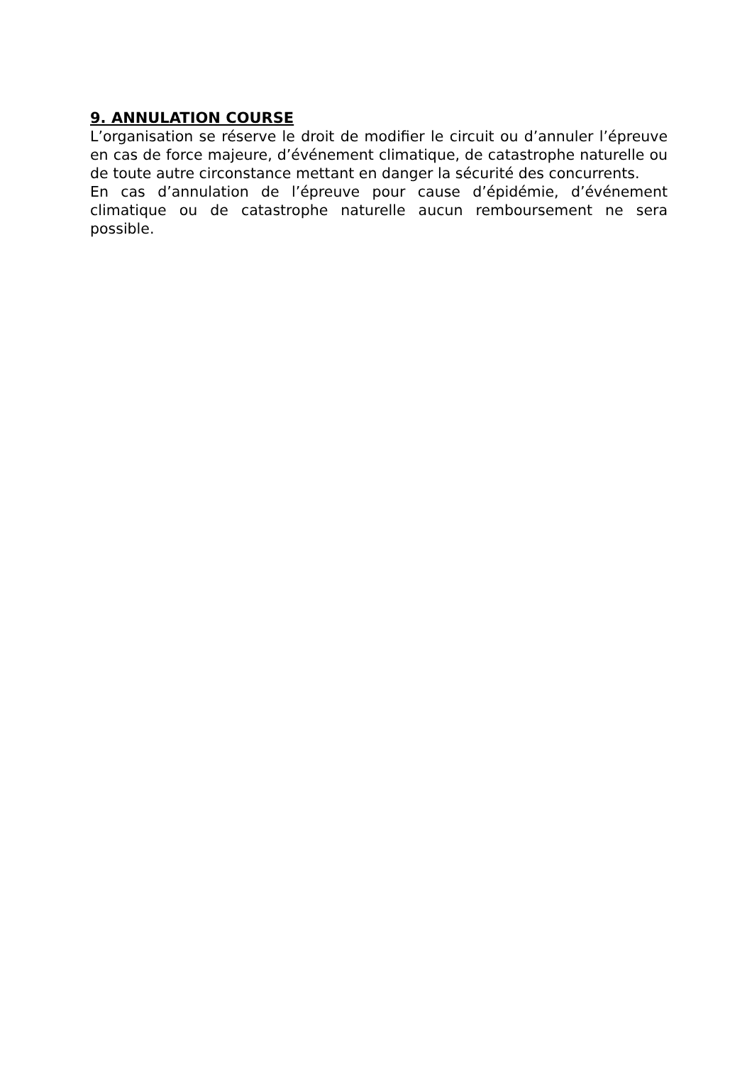9. ANNULATION COURSE
L’organisation se réserve le droit de modifier le circuit ou d’annuler l’épreuve en cas de force majeure, d’événement climatique, de catastrophe naturelle ou de toute autre circonstance mettant en danger la sécurité des concurrents.
En cas d’annulation de l’épreuve pour cause d’épidémie, d’événement climatique ou de catastrophe naturelle aucun remboursement ne sera possible.